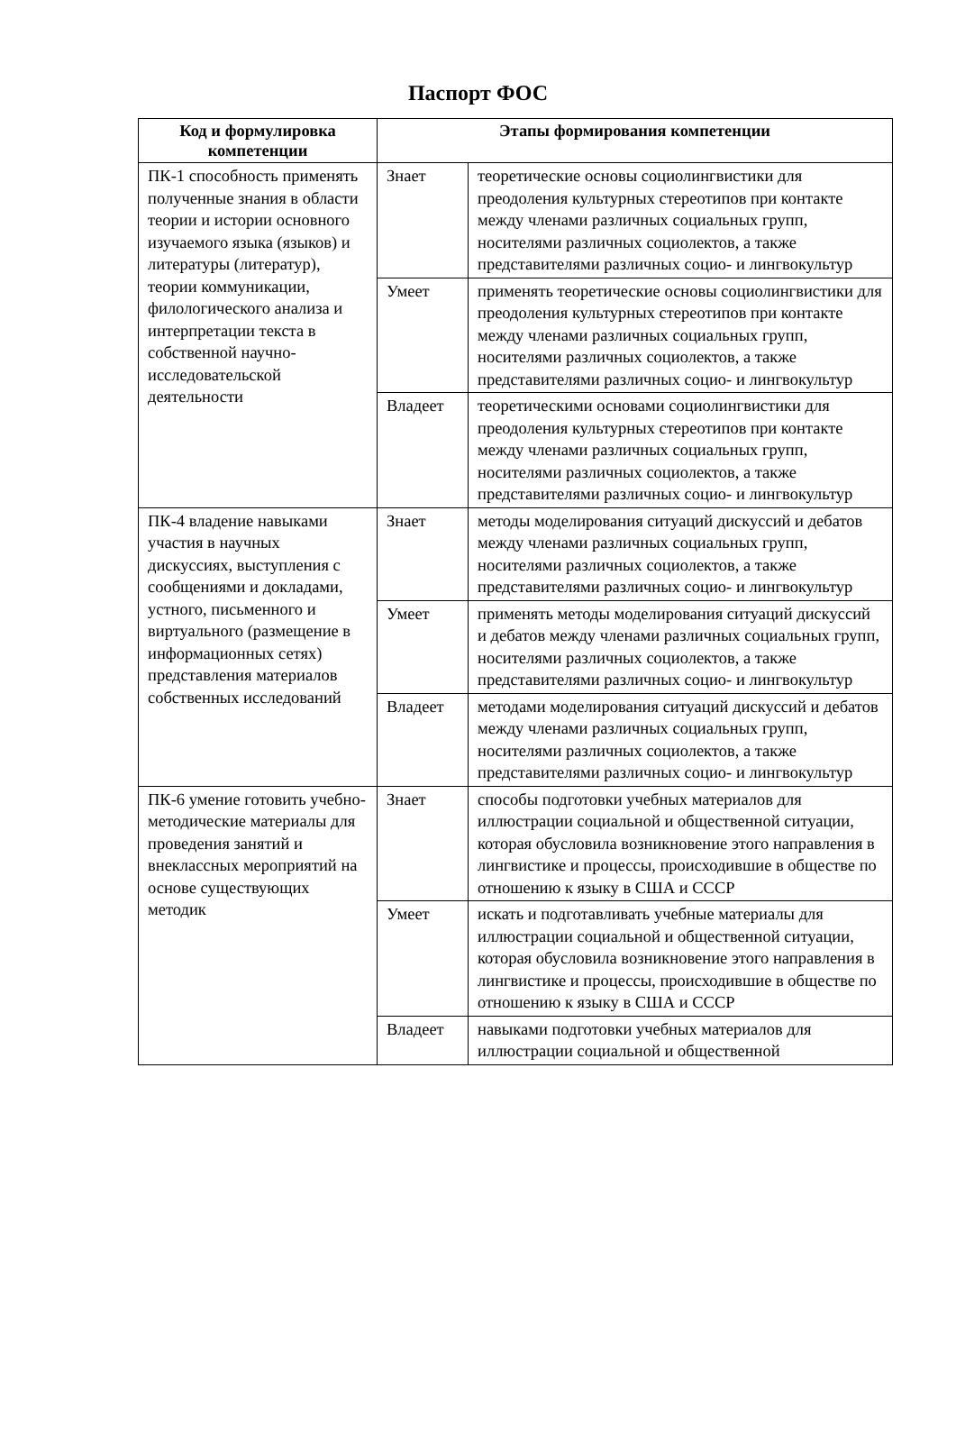Паспорт ФОС
| Код и формулировка компетенции | Этапы формирования компетенции | |
| --- | --- | --- |
| ПК-1 способность применять полученные знания в области теории и истории основного изучаемого языка (языков) и литературы (литератур), теории коммуникации, филологического анализа и интерпретации текста в собственной научно-исследовательской деятельности | Знает | теоретические основы социолингвистики для преодоления культурных стереотипов при контакте между членами различных социальных групп, носителями различных социолектов, а также представителями различных социо- и лингвокультур |
| | Умеет | применять теоретические основы социолингвистики для преодоления культурных стереотипов при контакте между членами различных социальных групп, носителями различных социолектов, а также представителями различных социо- и лингвокультур |
| | Владеет | теоретическими основами социолингвистики для преодоления культурных стереотипов при контакте между членами различных социальных групп, носителями различных социолектов, а также представителями различных социо- и лингвокультур |
| ПК-4 владение навыками участия в научных дискуссиях, выступления с сообщениями и докладами, устного, письменного и виртуального (размещение в информационных сетях) представления материалов собственных исследований | Знает | методы моделирования ситуаций дискуссий и дебатов между членами различных социальных групп, носителями различных социолектов, а также представителями различных социо- и лингвокультур |
| | Умеет | применять методы моделирования ситуаций дискуссий и дебатов между членами различных социальных групп, носителями различных социолектов, а также представителями различных социо- и лингвокультур |
| | Владеет | методами моделирования ситуаций дискуссий и дебатов между членами различных социальных групп, носителями различных социолектов, а также представителями различных социо- и лингвокультур |
| ПК-6 умение готовить учебно-методические материалы для проведения занятий и внеклассных мероприятий на основе существующих методик | Знает | способы подготовки учебных материалов для иллюстрации социальной и общественной ситуации, которая обусловила возникновение этого направления в лингвистике и процессы, происходившие в обществе по отношению к языку в США и СССР |
| | Умеет | искать и подготавливать учебные материалы для иллюстрации социальной и общественной ситуации, которая обусловила возникновение этого направления в лингвистике и процессы, происходившие в обществе по отношению к языку в США и СССР |
| | Владеет | навыками подготовки учебных материалов для иллюстрации социальной и общественной |